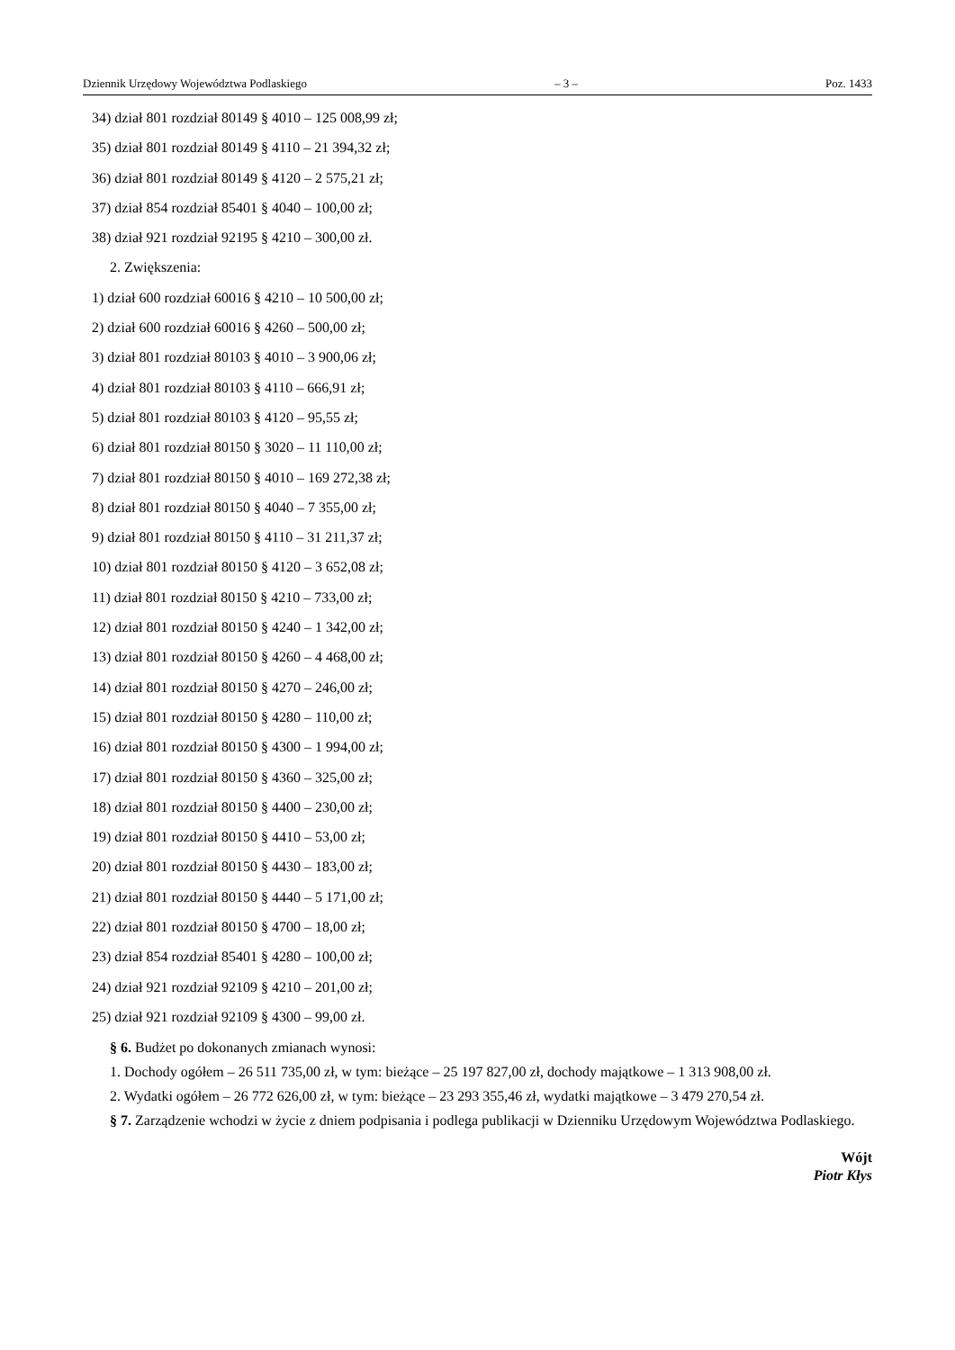Dziennik Urzędowy Województwa Podlaskiego – 3 – Poz. 1433
34) dział 801 rozdział 80149 § 4010 – 125 008,99 zł;
35) dział 801 rozdział 80149 § 4110 – 21 394,32 zł;
36) dział 801 rozdział 80149 § 4120 – 2 575,21 zł;
37) dział 854 rozdział 85401 § 4040 – 100,00 zł;
38) dział 921 rozdział 92195 § 4210 – 300,00 zł.
2. Zwiększenia:
1) dział 600 rozdział 60016 § 4210 – 10 500,00 zł;
2) dział 600 rozdział 60016 § 4260 – 500,00 zł;
3) dział 801 rozdział 80103 § 4010 – 3 900,06 zł;
4) dział 801 rozdział 80103 § 4110 – 666,91 zł;
5) dział 801 rozdział 80103 § 4120 – 95,55 zł;
6) dział 801 rozdział 80150 § 3020 – 11 110,00 zł;
7) dział 801 rozdział 80150 § 4010 – 169 272,38 zł;
8) dział 801 rozdział 80150 § 4040 – 7 355,00 zł;
9) dział 801 rozdział 80150 § 4110 – 31 211,37 zł;
10) dział 801 rozdział 80150 § 4120 – 3 652,08 zł;
11) dział 801 rozdział 80150 § 4210 – 733,00 zł;
12) dział 801 rozdział 80150 § 4240 – 1 342,00 zł;
13) dział 801 rozdział 80150 § 4260 – 4 468,00 zł;
14) dział 801 rozdział 80150 § 4270 – 246,00 zł;
15) dział 801 rozdział 80150 § 4280 – 110,00 zł;
16) dział 801 rozdział 80150 § 4300 – 1 994,00 zł;
17) dział 801 rozdział 80150 § 4360 – 325,00 zł;
18) dział 801 rozdział 80150 § 4400 – 230,00 zł;
19) dział 801 rozdział 80150 § 4410 – 53,00 zł;
20) dział 801 rozdział 80150 § 4430 – 183,00 zł;
21) dział 801 rozdział 80150 § 4440 – 5 171,00 zł;
22) dział 801 rozdział 80150 § 4700 – 18,00 zł;
23) dział 854 rozdział 85401 § 4280 – 100,00 zł;
24) dział 921 rozdział 92109 § 4210 – 201,00 zł;
25) dział 921 rozdział 92109 § 4300 – 99,00 zł.
§ 6. Budżet po dokonanych zmianach wynosi:
1. Dochody ogółem – 26 511 735,00 zł, w tym: bieżące – 25 197 827,00 zł, dochody majątkowe – 1 313 908,00 zł.
2. Wydatki ogółem – 26 772 626,00 zł, w tym: bieżące – 23 293 355,46 zł, wydatki majątkowe – 3 479 270,54 zł.
§ 7. Zarządzenie wchodzi w życie z dniem podpisania i podlega publikacji w Dzienniku Urzędowym Województwa Podlaskiego.
Wójt
Piotr Kłys